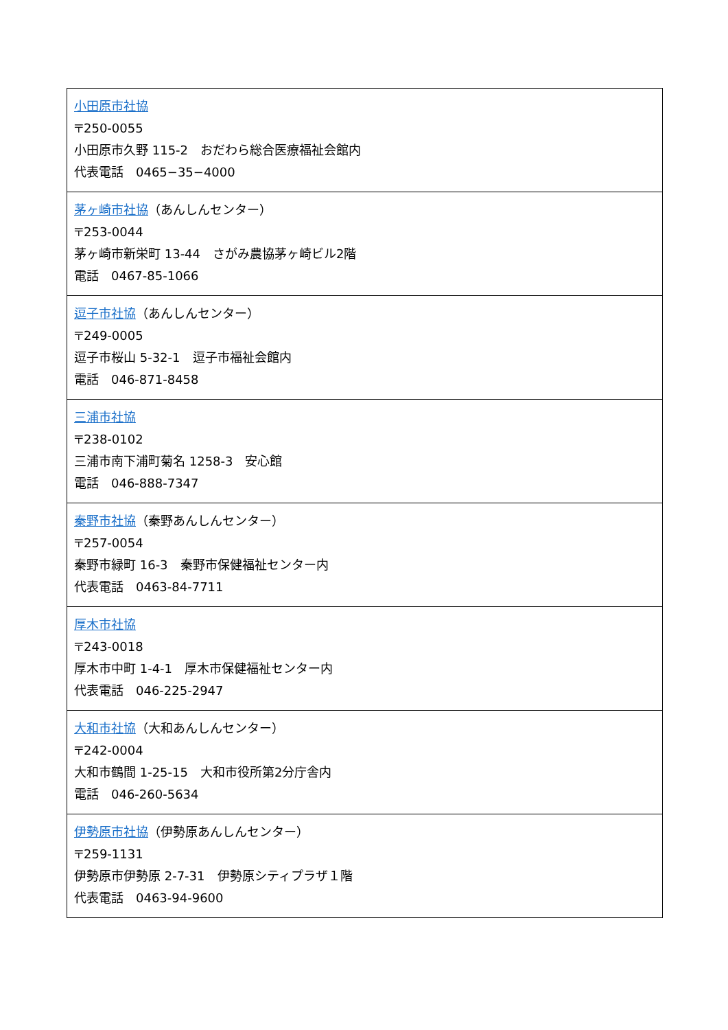| 小田原市社協 〒250-0055 小田原市久野 115-2 おだわら総合医療福祉会館内 代表電話 0465−35−4000 |
| 茅ヶ崎市社協 （あんしんセンター） 〒253-0044 茅ヶ崎市新栄町 13-44 さがみ農協茅ヶ崎ビル2階 電話 0467-85-1066 |
| 逗子市社協 （あんしんセンター） 〒249-0005 逗子市桜山 5-32-1 逗子市福祉会館内 電話 046-871-8458 |
| 三浦市社協 〒238-0102 三浦市南下浦町菊名 1258-3 安心館 電話 046-888-7347 |
| 秦野市社協 （秦野あんしんセンター） 〒257-0054 秦野市緑町 16-3 秦野市保健福祉センター内 代表電話 0463-84-7711 |
| 厚木市社協 〒243-0018 厚木市中町 1-4-1 厚木市保健福祉センター内 代表電話 046-225-2947 |
| 大和市社協 （大和あんしんセンター） 〒242-0004 大和市鶴間 1-25-15 大和市役所第2分庁舎内 電話 046-260-5634 |
| 伊勢原市社協 （伊勢原あんしんセンター） 〒259-1131 伊勢原市伊勢原 2-7-31 伊勢原シティプラザ１階 代表電話 0463-94-9600 |